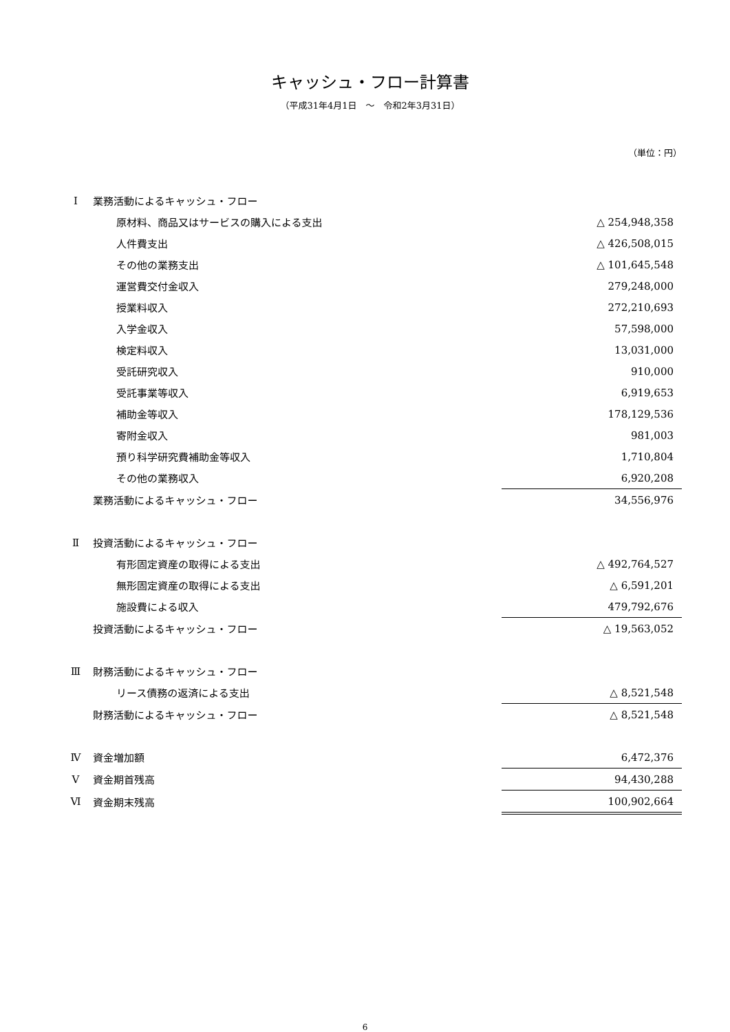キャッシュ・フロー計算書
（平成31年4月1日　～　令和2年3月31日）
（単位：円）
| Ⅰ | 業務活動によるキャッシュ・フロー | |
| | 原材料、商品又はサービスの購入による支出 | △ 254,948,358 |
| | 人件費支出 | △ 426,508,015 |
| | その他の業務支出 | △ 101,645,548 |
| | 運営費交付金収入 | 279,248,000 |
| | 授業料収入 | 272,210,693 |
| | 入学金収入 | 57,598,000 |
| | 検定料収入 | 13,031,000 |
| | 受託研究収入 | 910,000 |
| | 受託事業等収入 | 6,919,653 |
| | 補助金等収入 | 178,129,536 |
| | 寄附金収入 | 981,003 |
| | 預り科学研究費補助金等収入 | 1,710,804 |
| | その他の業務収入 | 6,920,208 |
| | 業務活動によるキャッシュ・フロー | 34,556,976 |
| Ⅱ | 投資活動によるキャッシュ・フロー | |
| | 有形固定資産の取得による支出 | △ 492,764,527 |
| | 無形固定資産の取得による支出 | △ 6,591,201 |
| | 施設費による収入 | 479,792,676 |
| | 投資活動によるキャッシュ・フロー | △ 19,563,052 |
| Ⅲ | 財務活動によるキャッシュ・フロー | |
| | リース債務の返済による支出 | △ 8,521,548 |
| | 財務活動によるキャッシュ・フロー | △ 8,521,548 |
| Ⅳ | 資金増加額 | 6,472,376 |
| Ⅴ | 資金期首残高 | 94,430,288 |
| Ⅵ | 資金期末残高 | 100,902,664 |
6